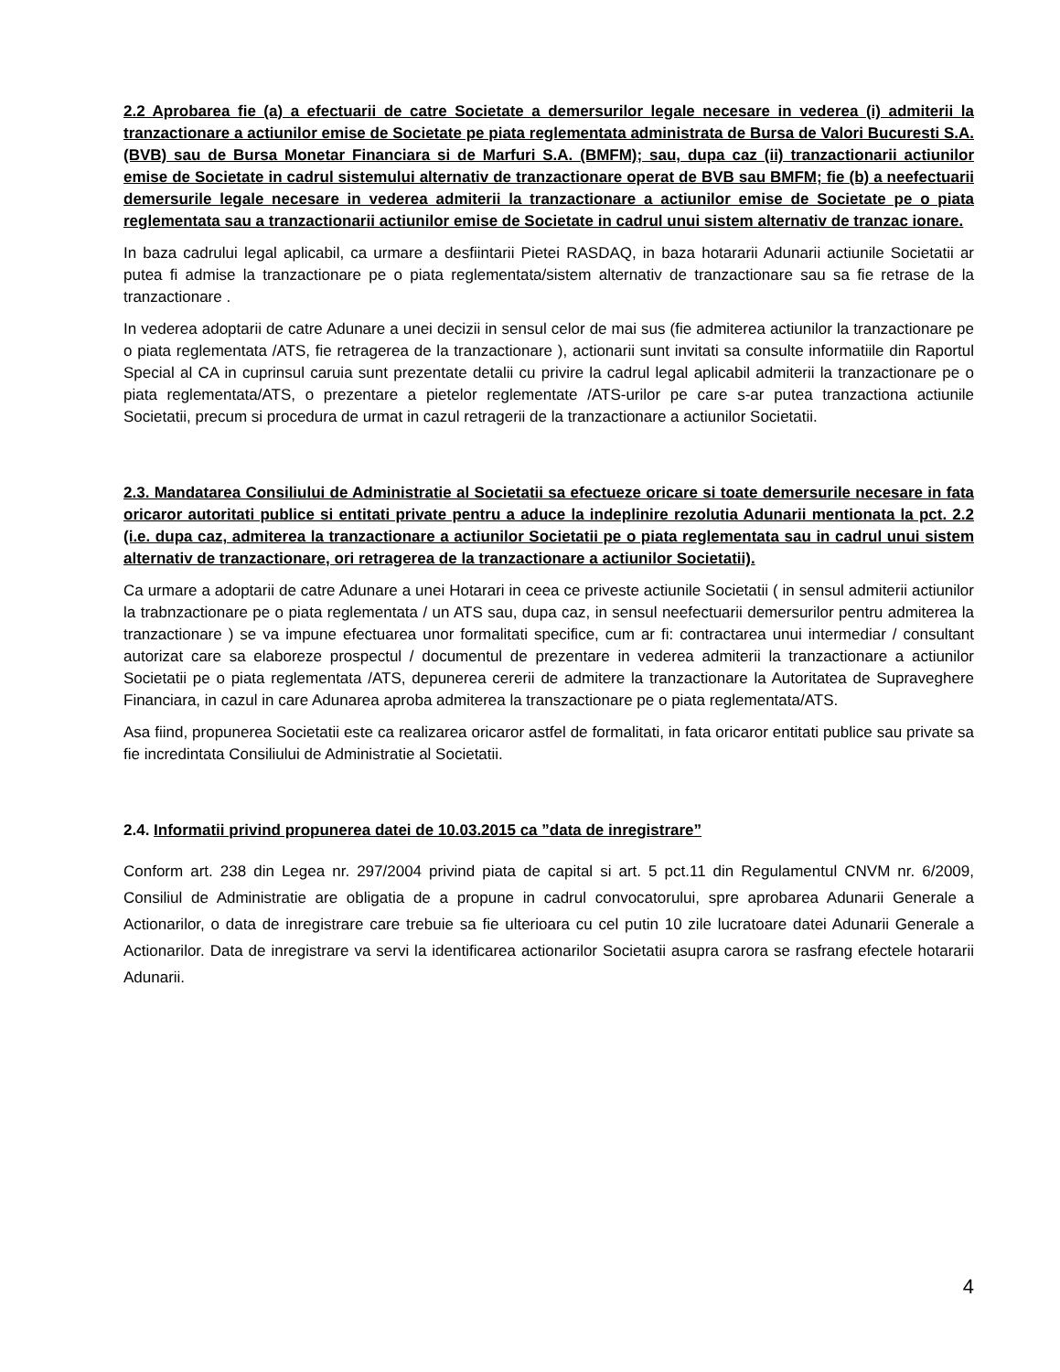2.2 Aprobarea fie (a) a efectuarii de catre Societate a demersurilor legale necesare in vederea (i) admiterii la tranzactionare a actiunilor emise de Societate pe piata reglementata administrata de Bursa de Valori Bucuresti S.A. (BVB) sau de Bursa Monetar Financiara si de Marfuri S.A. (BMFM); sau, dupa caz (ii) tranzactionarii actiunilor emise de Societate in cadrul sistemului alternativ de tranzactionare operat de BVB sau BMFM; fie (b) a neefectuarii demersurile legale necesare in vederea admiterii la tranzactionare a actiunilor emise de Societate pe o piata reglementata sau a tranzactionarii actiunilor emise de Societate in cadrul unui sistem alternativ de tranzac ionare.
In baza cadrului legal aplicabil, ca urmare a desfiintarii Pietei RASDAQ, in baza hotararii Adunarii actiunile Societatii ar putea fi admise la tranzactionare pe o piata reglementata/sistem alternativ de tranzactionare sau sa fie retrase de la tranzactionare .
In vederea adoptarii de catre Adunare a unei decizii in sensul celor de mai sus (fie admiterea actiunilor la tranzactionare pe o piata reglementata /ATS, fie retragerea de la tranzactionare ), actionarii sunt invitati sa consulte informatiile din Raportul Special al CA in cuprinsul caruia sunt prezentate detalii cu privire la cadrul legal aplicabil admiterii la tranzactionare pe o piata reglementata/ATS, o prezentare a pietelor reglementate /ATS-urilor pe care s-ar putea tranzactiona actiunile Societatii, precum si procedura de urmat in cazul retragerii de la tranzactionare a actiunilor Societatii.
2.3. Mandatarea Consiliului de Administratie al Societatii sa efectueze oricare si toate demersurile necesare in fata oricaror autoritati publice si entitati private pentru a aduce la indeplinire rezolutia Adunarii mentionata la pct. 2.2 (i.e. dupa caz, admiterea la tranzactionare a actiunilor Societatii pe o piata reglementata sau in cadrul unui sistem alternativ de tranzactionare, ori retragerea de la tranzactionare a actiunilor Societatii).
Ca urmare a adoptarii de catre Adunare a unei Hotarari in ceea ce priveste actiunile Societatii ( in sensul admiterii actiunilor la trabnzactionare pe o piata reglementata / un ATS sau, dupa caz, in sensul neefectuarii demersurilor pentru admiterea la tranzactionare ) se va impune efectuarea unor formalitati specifice, cum ar fi: contractarea unui intermediar / consultant autorizat care sa elaboreze prospectul / documentul de prezentare in vederea admiterii la tranzactionare a actiunilor Societatii pe o piata reglementata /ATS, depunerea cererii de admitere la tranzactionare la Autoritatea de Supraveghere Financiara, in cazul in care Adunarea aproba admiterea la transzactionare pe o piata reglementata/ATS.
Asa fiind, propunerea Societatii este ca realizarea oricaror astfel de formalitati, in fata oricaror entitati publice sau private sa fie incredintata Consiliului de Administratie al Societatii.
2.4. Informatii privind propunerea datei de 10.03.2015 ca ”data de inregistrare”
Conform art. 238 din Legea nr. 297/2004 privind piata de capital si art. 5 pct.11 din Regulamentul CNVM nr. 6/2009, Consiliul de Administratie are obligatia de a propune in cadrul convocatorului, spre aprobarea Adunarii Generale a Actionarilor, o data de inregistrare care trebuie sa fie ulterioara cu cel putin 10 zile lucratoare datei Adunarii Generale a Actionarilor. Data de inregistrare va servi la identificarea actionarilor Societatii asupra carora se rasfrang efectele hotararii Adunarii.
4